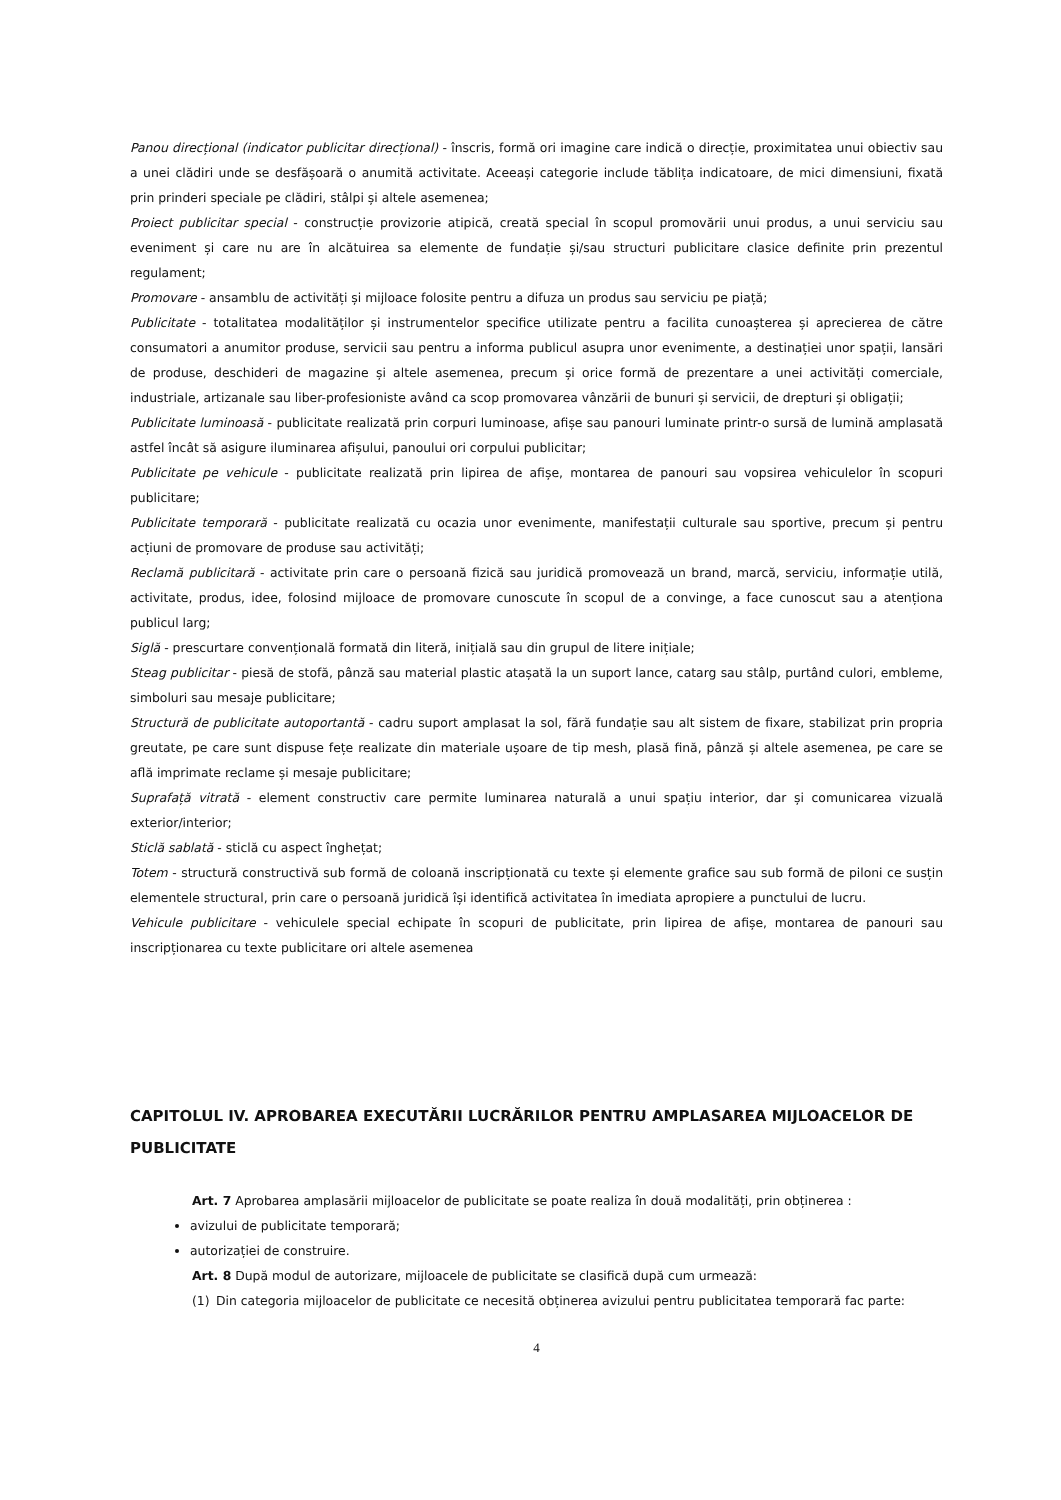Panou direcțional (indicator publicitar direcțional) - înscris, formă ori imagine care indică o direcție, proximitatea unui obiectiv sau a unei clădiri unde se desfășoară o anumită activitate. Aceeași categorie include tăblița indicatoare, de mici dimensiuni, fixată prin prinderi speciale pe clădiri, stâlpi și altele asemenea;
Proiect publicitar special - construcție provizorie atipică, creată special în scopul promovării unui produs, a unui serviciu sau eveniment și care nu are în alcătuirea sa elemente de fundație și/sau structuri publicitare clasice definite prin prezentul regulament;
Promovare - ansamblu de activități și mijloace folosite pentru a difuza un produs sau serviciu pe piață;
Publicitate - totalitatea modalităților și instrumentelor specifice utilizate pentru a facilita cunoașterea și aprecierea de către consumatori a anumitor produse, servicii sau pentru a informa publicul asupra unor evenimente, a destinației unor spații, lansări de produse, deschideri de magazine și altele asemenea, precum și orice formă de prezentare a unei activități comerciale, industriale, artizanale sau liber-profesioniste având ca scop promovarea vânzării de bunuri și servicii, de drepturi și obligații;
Publicitate luminoasă - publicitate realizată prin corpuri luminoase, afișe sau panouri luminate printr-o sursă de lumină amplasată astfel încât să asigure iluminarea afișului, panoului ori corpului publicitar;
Publicitate pe vehicule - publicitate realizată prin lipirea de afișe, montarea de panouri sau vopsirea vehiculelor în scopuri publicitare;
Publicitate temporară - publicitate realizată cu ocazia unor evenimente, manifestații culturale sau sportive, precum și pentru acțiuni de promovare de produse sau activități;
Reclamă publicitară - activitate prin care o persoană fizică sau juridică promovează un brand, marcă, serviciu, informație utilă, activitate, produs, idee, folosind mijloace de promovare cunoscute în scopul de a convinge, a face cunoscut sau a atenționa publicul larg;
Siglă - prescurtare convențională formată din literă, inițială sau din grupul de litere inițiale;
Steag publicitar - piesă de stofă, pânză sau material plastic atașată la un suport lance, catarg sau stâlp, purtând culori, embleme, simboluri sau mesaje publicitare;
Structură de publicitate autoportantă - cadru suport amplasat la sol, fără fundație sau alt sistem de fixare, stabilizat prin propria greutate, pe care sunt dispuse fețe realizate din materiale ușoare de tip mesh, plasă fină, pânză și altele asemenea, pe care se află imprimate reclame și mesaje publicitare;
Suprafață vitrată - element constructiv care permite luminarea naturală a unui spațiu interior, dar și comunicarea vizuală exterior/interior;
Sticlă sablată - sticlă cu aspect înghețat;
Totem - structură constructivă sub formă de coloană inscripționată cu texte și elemente grafice sau sub formă de piloni ce susțin elementele structural, prin care o persoană juridică își identifică activitatea în imediata apropiere a punctului de lucru.
Vehicule publicitare - vehiculele special echipate în scopuri de publicitate, prin lipirea de afișe, montarea de panouri sau inscripționarea cu texte publicitare ori altele asemenea
CAPITOLUL IV. APROBAREA EXECUTĂRII LUCRĂRILOR PENTRU AMPLASAREA MIJLOACELOR DE PUBLICITATE
Art. 7 Aprobarea amplasării mijloacelor de publicitate se poate realiza în două modalități, prin obținerea :
avizului de publicitate temporară;
autorizației de construire.
Art. 8 După modul de autorizare, mijloacele de publicitate se clasifică după cum urmează:
(1) Din categoria mijloacelor de publicitate ce necesită obținerea avizului pentru publicitatea temporară fac parte:
4